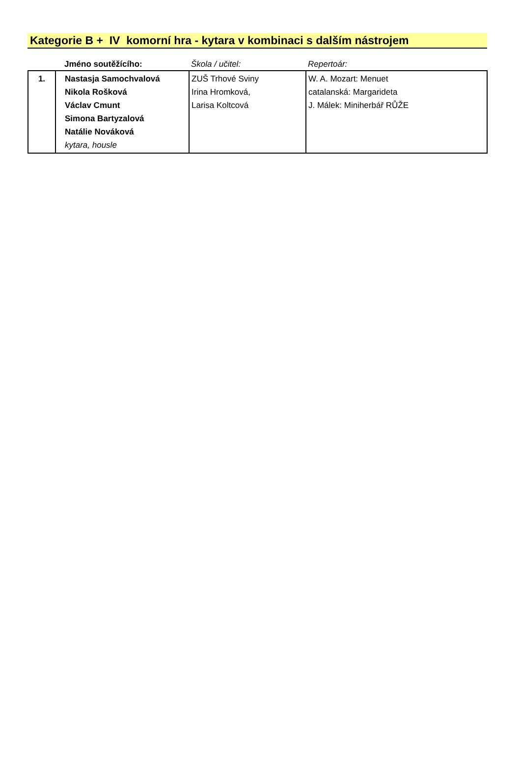Kategorie B + IV komorní hra - kytara v kombinaci s dalším nástrojem
| | Jméno soutěžícího: | Škola / učitel: | Repertoár: |
| --- | --- | --- | --- |
| 1. | Nastasja Samochvalová Nikola Rošková Václav Cmunt Simona Bartyzalová Natálie Nováková kytara, housle | ZUŠ Trhové Sviny Irina Hromková, Larisa Koltcová | W. A. Mozart: Menuet catalanská: Margarideta J. Málek: Miniherbář RŮŽE |